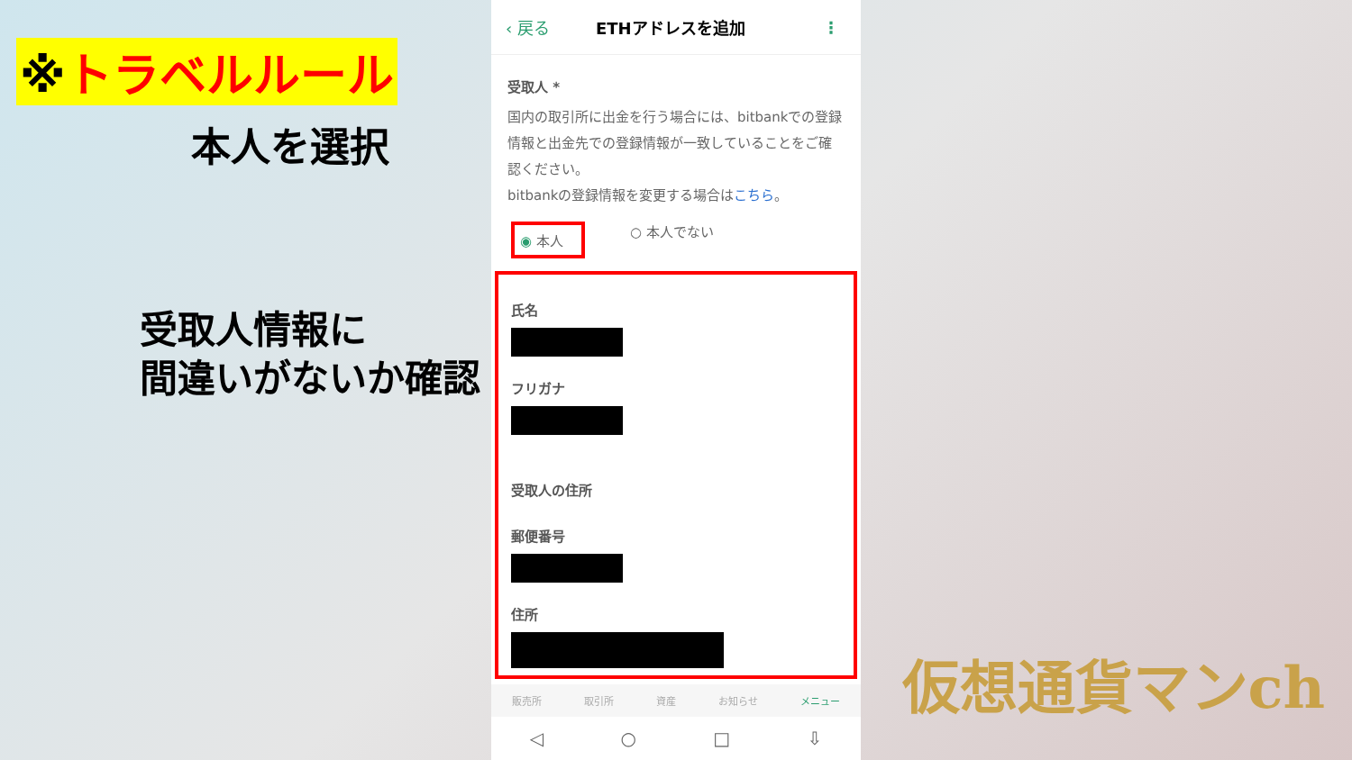※トラベルルール
本人を選択
受取人情報に
間違いがないか確認
‹ 戻る ETHアドレスを追加 ⋮
受取人 *
国内の取引所に出金を行う場合には、bitbankでの登録情報と出金先での登録情報が一致していることをご確認ください。
bitbankの登録情報を変更する場合はこちら。
◉ 本人 ○ 本人でない
氏名
フリガナ
受取人の住所
郵便番号
住所
販売所 取引所 資産 お知らせ メニュー
◁ ○ □ ⇩
仮想通貨マンch